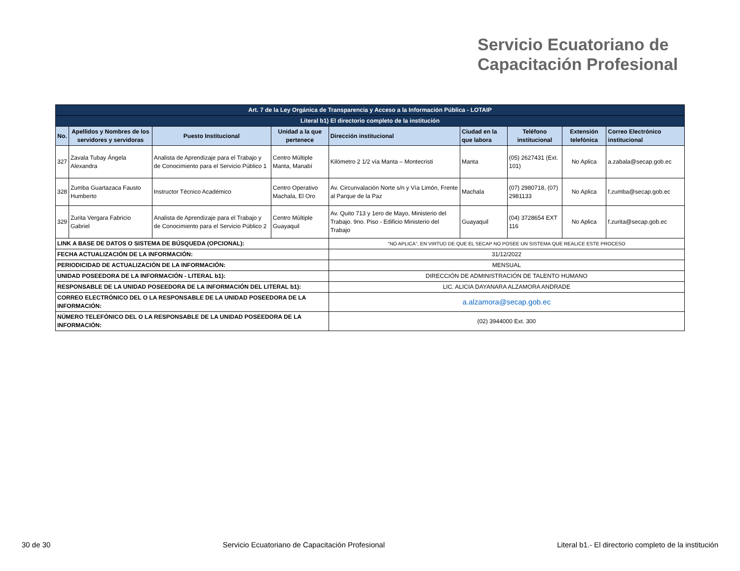Servicio Ecuatoriano de
Capacitación Profesional
| Art. 7 de la Ley Orgánica de Transparencia y Acceso a la Información Pública - LOTAIP | | | | | | | | |
| --- | --- | --- | --- | --- | --- | --- | --- | --- |
| Literal b1) El directorio completo de la institución | | | | | | | | |
| No. | Apellidos y Nombres de los servidores y servidoras | Puesto Institucional | Unidad a la que pertenece | Dirección institucional | Ciudad en la que labora | Teléfono institucional | Extensión telefónica | Correo Electrónico institucional |
| 327 | Zavala Tubay Ángela Alexandra | Analista de Aprendizaje para el Trabajo y de Conocimiento para el Servicio Público 1 | Centro Múltiple Manta, Manabí | Kilómetro 2 1/2 vía Manta – Montecristi | Manta | (05) 2627431 (Ext. 101) | No Aplica | a.zabala@secap.gob.ec |
| 328 | Zumba Guartazaca Fausto Humberto | Instructor Técnico Académico | Centro Operativo Machala, El Oro | Av. Circunvalación Norte s/n y Vía Limón, Frente al Parque de la Paz | Machala | (07) 2980718, (07) 2981133 | No Aplica | f.zumba@secap.gob.ec |
| 329 | Zurita Vergara Fabricio Gabriel | Analista de Aprendizaje para el Trabajo y de Conocimiento para el Servicio Público 2 | Centro Múltiple Guayaquil | Av. Quito 713 y 1ero de Mayo, Ministerio del Trabajo. 9no. Piso - Edificio Ministerio del Trabajo | Guayaquil | (04) 3728654 EXT 116 | No Aplica | f.zurita@secap.gob.ec |
| LINK A BASE DE DATOS O SISTEMA DE BÚSQUEDA (OPCIONAL): | | | | "NO APLICA", EN VIRTUD DE QUE EL SECAP NO POSEE UN SISTEMA QUE REALICE ESTE PROCESO | | | | |
| FECHA ACTUALIZACIÓN DE LA INFORMACIÓN: | | | | 31/12/2022 | | | | |
| PERIODICIDAD DE ACTUALIZACIÓN DE LA INFORMACIÓN: | | | | MENSUAL | | | | |
| UNIDAD POSEEDORA DE LA INFORMACIÓN - LITERAL b1): | | | | DIRECCIÓN DE ADMINISTRACIÓN DE TALENTO HUMANO | | | | |
| RESPONSABLE DE LA UNIDAD POSEEDORA DE LA INFORMACIÓN DEL LITERAL b1): | | | | LIC. ALICIA DAYANARA ALZAMORA ANDRADE | | | | |
| CORREO ELECTRÓNICO DEL O LA RESPONSABLE DE LA UNIDAD POSEEDORA DE LA INFORMACIÓN: | | | | a.alzamora@secap.gob.ec | | | | |
| NÚMERO TELEFÓNICO DEL O LA RESPONSABLE DE LA UNIDAD POSEEDORA DE LA INFORMACIÓN: | | | | (02) 3944000 Ext. 300 | | | | |
30 de 30 Servicio Ecuatoriano de Capacitación Profesional Literal b1.- El directorio completo de la institución